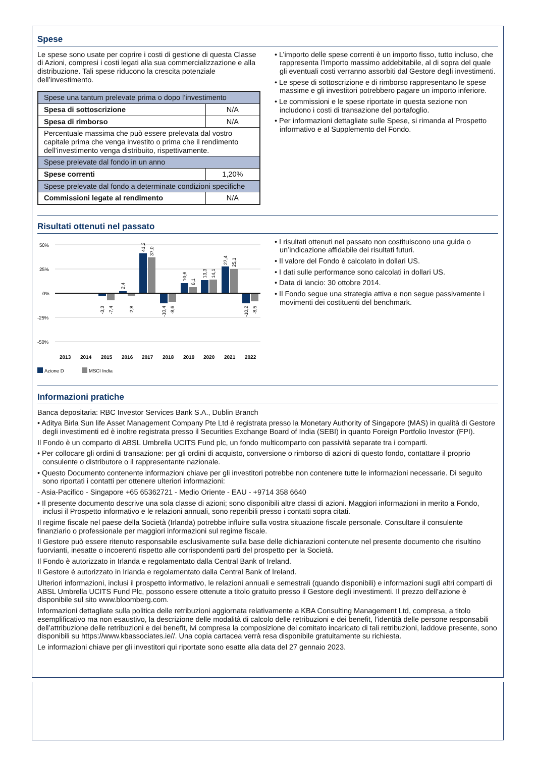Spese
Le spese sono usate per coprire i costi di gestione di questa Classe di Azioni, compresi i costi legati alla sua commercializzazione e alla distribuzione. Tali spese riducono la crescita potenziale dell’investimento.
| Spese una tantum prelevate prima o dopo l’investimento | |
| Spesa di sottoscrizione | N/A |
| Spesa di rimborso | N/A |
| Percentuale massima che può essere prelevata dal vostro capitale prima che venga investito o prima che il rendimento dell’investimento venga distribuito, rispettivamente. | |
| Spese prelevate dal fondo in un anno | |
| Spese correnti | 1,20% |
| Spese prelevate dal fondo a determinate condizioni specifiche | |
| Commissioni legate al rendimento | N/A |
• L’importo delle spese correnti è un importo fisso, tutto incluso, che rappresenta l’importo massimo addebitabile, al di sopra del quale gli eventuali costi verranno assorbiti dal Gestore degli investimenti.
• Le spese di sottoscrizione e di rimborso rappresentano le spese massime e gli investitori potrebbero pagare un importo inferiore.
• Le commissioni e le spese riportate in questa sezione non includono i costi di transazione del portafoglio.
• Per informazioni dettagliate sulle Spese, si rimanda al Prospetto informativo e al Supplemento del Fondo.
Risultati ottenuti nel passato
50%
25%
0%
-25%
-50%
2013 2014 2015 2016 2017 2018 2019 2020 2021 2022
-3,3
-7,4
2,4
-2,8
41,2
37,0
-10,4
-8,6
10,6
6,1
13,3
14,1
27,4
25,1
-10,2
-8,5
Azione D
MSCI India
• I risultati ottenuti nel passato non costituiscono una guida o un’indicazione affidabile dei risultati futuri.
• Il valore del Fondo è calcolato in dollari US.
• I dati sulle performance sono calcolati in dollari US.
• Data di lancio: 30 ottobre 2014.
• Il Fondo segue una strategia attiva e non segue passivamente i movimenti dei costituenti del benchmark.
Informazioni pratiche
Banca depositaria: RBC Investor Services Bank S.A., Dublin Branch
• Aditya Birla Sun life Asset Management Company Pte Ltd è registrata presso la Monetary Authority of Singapore (MAS) in qualità di Gestore degli investimenti ed è inoltre registrata presso il Securities Exchange Board of India (SEBI) in quanto Foreign Portfolio Investor (FPI).
Il Fondo è un comparto di ABSL Umbrella UCITS Fund plc, un fondo multicomparto con passività separate tra i comparti.
• Per collocare gli ordini di transazione: per gli ordini di acquisto, conversione o rimborso di azioni di questo fondo, contattare il proprio consulente o distributore o il rappresentante nazionale.
• Questo Documento contenente informazioni chiave per gli investitori potrebbe non contenere tutte le informazioni necessarie. Di seguito sono riportati i contatti per ottenere ulteriori informazioni:
- Asia-Pacifico - Singapore +65 65362721 - Medio Oriente - EAU - +9714 358 6640
• Il presente documento descrive una sola classe di azioni; sono disponibili altre classi di azioni. Maggiori informazioni in merito a Fondo, inclusi il Prospetto informativo e le relazioni annuali, sono reperibili presso i contatti sopra citati.
Il regime fiscale nel paese della Società (Irlanda) potrebbe influire sulla vostra situazione fiscale personale. Consultare il consulente finanziario o professionale per maggiori informazioni sul regime fiscale.
Il Gestore può essere ritenuto responsabile esclusivamente sulla base delle dichiarazioni contenute nel presente documento che risultino fuorvianti, inesatte o incoerenti rispetto alle corrispondenti parti del prospetto per la Società.
Il Fondo è autorizzato in Irlanda e regolamentato dalla Central Bank of Ireland.
Il Gestore è autorizzato in Irlanda e regolamentato dalla Central Bank of Ireland.
Ulteriori informazioni, inclusi il prospetto informativo, le relazioni annuali e semestrali (quando disponibili) e informazioni sugli altri comparti di ABSL Umbrella UCITS Fund Plc, possono essere ottenute a titolo gratuito presso il Gestore degli investimenti. Il prezzo dell’azione è disponibile sul sito www.bloomberg.com.
Informazioni dettagliate sulla politica delle retribuzioni aggiornata relativamente a KBA Consulting Management Ltd, compresa, a titolo esemplificativo ma non esaustivo, la descrizione delle modalità di calcolo delle retribuzioni e dei benefit, l’identità delle persone responsabili dell’attribuzione delle retribuzioni e dei benefit, ivi compresa la composizione del comitato incaricato di tali retribuzioni, laddove presente, sono disponibili su https://www.kbassociates.ie//. Una copia cartacea verrà resa disponibile gratuitamente su richiesta.
Le informazioni chiave per gli investitori qui riportate sono esatte alla data del 27 gennaio 2023.